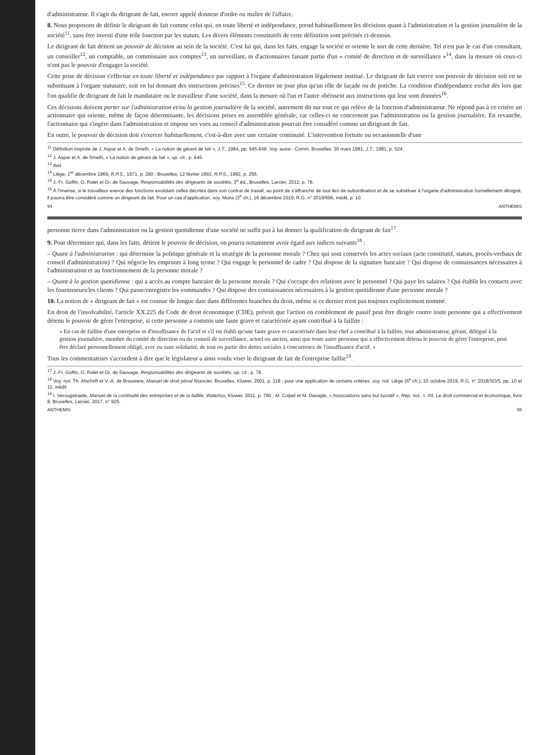d'administrateur. Il s'agit du dirigeant de fait, encore appelé donneur d'ordre ou maître de l'affaire.
8. Nous proposons de définir le dirigeant de fait comme celui qui, en toute liberté et indépendance, prend habituellement les décisions quant à l'administration et la gestion journalière de la société<sup>11</sup>, sans être investi d'une telle fonction par les statuts. Les divers éléments constitutifs de cette définition sont précisés ci-dessous.
Le dirigeant de fait détient un pouvoir de décision au sein de la société. C'est lui qui, dans les faits, engage la société et oriente le sort de cette dernière. Tel n'est pas le cas d'un consultant, un conseiller<sup>12</sup>, un comptable, un commissaire aux comptes<sup>13</sup>, un surveillant, ni d'actionnaires faisant partie d'un « comité de direction et de surveillance »<sup>14</sup>, dans la mesure où ceux-ci n'ont pas le pouvoir d'engager la société.
Cette prise de décision s'effectue en toute liberté et indépendance par rapport à l'organe d'administration légalement institué. Le dirigeant de fait exerce son pouvoir de décision soit en se substituant à l'organe statutaire, soit en lui donnant des instructions précises<sup>15</sup>. Ce dernier ne joue plus qu'un rôle de façade ou de potiche. La condition d'indépendance exclut dès lors que l'on qualifie de dirigeant de fait le mandataire ou le travailleur d'une société, dans la mesure où l'un et l'autre obéissent aux instructions qui leur sont données<sup>16</sup>.
Ces décisions doivent porter sur l'administration et/ou la gestion journalière de la société, autrement dit sur tout ce qui relève de la fonction d'administrateur. Ne répond pas à ce critère un actionnaire qui oriente, même de façon déterminante, les décisions prises en assemblée générale, car celles-ci ne concernent pas l'administration ou la gestion journalière. En revanche, l'actionnaire qui s'ingère dans l'administration et impose ses vues au conseil d'administration pourrait être considéré comme un dirigeant de fait.
En outre, le pouvoir de décision doit s'exercer habituellement, c'est-à-dire avec une certaine continuité. L'intervention fortuite ou occasionnelle d'une
<sup>11</sup> Définition inspirée de J. Aspar et A. de Smeth, « La notion de gérant de fait », J.T., 1984, pp. 645-648. Voy. aussi : Comm. Bruxelles, 30 mars 1981, J.T., 1981, p. 524.
<sup>12</sup> J. Aspar et A. de Smeth, « La notion de gérant de fait », op. cit., p. 645.
<sup>13</sup> Ibid.
<sup>14</sup> Liège, 1<sup>er</sup> décembre 1969, R.P.S., 1971, p. 280 ; Bruxelles, 12 février 1992, R.P.S., 1992, p. 256.
<sup>15</sup> J.-Fr. Goffin, O. Ralet et Gr. de Sauvage, Responsabilités des dirigeants de sociétés, 3<sup>e</sup> éd., Bruxelles, Larcier, 2012, p. 78.
<sup>16</sup> À l'inverse, si le travailleur exerce des fonctions excédant celles décrites dans son contrat de travail, au point de s'affranchir de tout lien de subordination et de se substituer à l'organe d'administration formellement désigné, il pourra être considéré comme un dirigeant de fait. Pour un cas d'application, voy. Mons (3<sup>e</sup> ch.), 16 décembre 2019, R.G. n° 2019/696, inédit, p. 10.
94 ANTHEMIS
personne tierce dans l'administration ou la gestion quotidienne d'une société ne suffit pas à lui donner la qualification de dirigeant de fait<sup>17</sup>.
9. Pour déterminer qui, dans les faits, détient le pouvoir de décision, on pourra notamment avoir égard aux indices suivants<sup>18</sup> :
– Quant à l'administration : qui détermine la politique générale et la stratégie de la personne morale ? Chez qui sont conservés les actes sociaux (acte constitutif, statuts, procès-verbaux de conseil d'administration) ? Qui négocie les emprunts à long terme ? Qui engage le personnel de cadre ? Qui dispose de la signature bancaire ? Qui dispose de connaissances nécessaires à l'administration et au fonctionnement de la personne morale ?
– Quant à la gestion quotidienne : qui a accès au compte bancaire de la personne morale ? Qui s'occupe des relations avec le personnel ? Qui paye les salaires ? Qui établit les contacts avec les fournisseurs/les clients ? Qui passe/enregistre les commandes ? Qui dispose des connaissances nécessaires à la gestion quotidienne d'une personne morale ?
10. La notion de « dirigeant de fait » est connue de longue date dans différentes branches du droit, même si ce dernier n'est pas toujours explicitement nommé.
En droit de l'insolvabilité, l'article XX.225 du Code de droit économique (CDE), prévoit que l'action en comblement de passif peut être dirigée contre toute personne qui a effectivement détenu le pouvoir de gérer l'entreprise, si cette personne a commis une faute grave et caractérisée ayant contribué à la faillite :
« En cas de faillite d'une entreprise et d'insuffisance de l'actif et s'il est établi qu'une faute grave et caractérisée dans leur chef a contribué à la faillite, tout administrateur, gérant, délégué à la gestion journalière, membre du comité de direction ou du conseil de surveillance, actuel ou ancien, ainsi que toute autre personne qui a effectivement détenu le pouvoir de gérer l'entreprise, peut être déclaré personnellement obligé, avec ou sans solidarité, de tout ou partie des dettes sociales à concurrence de l'insuffisance d'actif. »
Tous les commentateurs s'accordent à dire que le législateur a ainsi voulu viser le dirigeant de fait de l'entreprise faillie<sup>19</sup>.
<sup>17</sup> J.-Fr. Goffin, O. Ralet et Gr. de Sauvage, Responsabilités des dirigeants de sociétés, op. cit., p. 78.
<sup>18</sup> Voy. not. Th. Afschrift et V.-A. de Brauwere, Manuel de droit pénal financier, Bruxelles, Kluwer, 2001, p. 118 ; pour une application de certains critères, voy. not. Liège (6<sup>e</sup> ch.), 10 octobre 2019, R.G. n° 2018/SO/5, pp. 10 et 11, inédit.
<sup>19</sup> I. Verougstraete, Manuel de la continuité des entreprises et de la faillite, Waterloo, Kluwer, 2011, p. 790 ; M. Coipel et M. Davagle, « Associations sans but lucratif », Rép. not., t. XII, Le droit commercial et économique, livre 8, Bruxelles, Larcier, 2017, n° 925.
ANTHEMIS 95